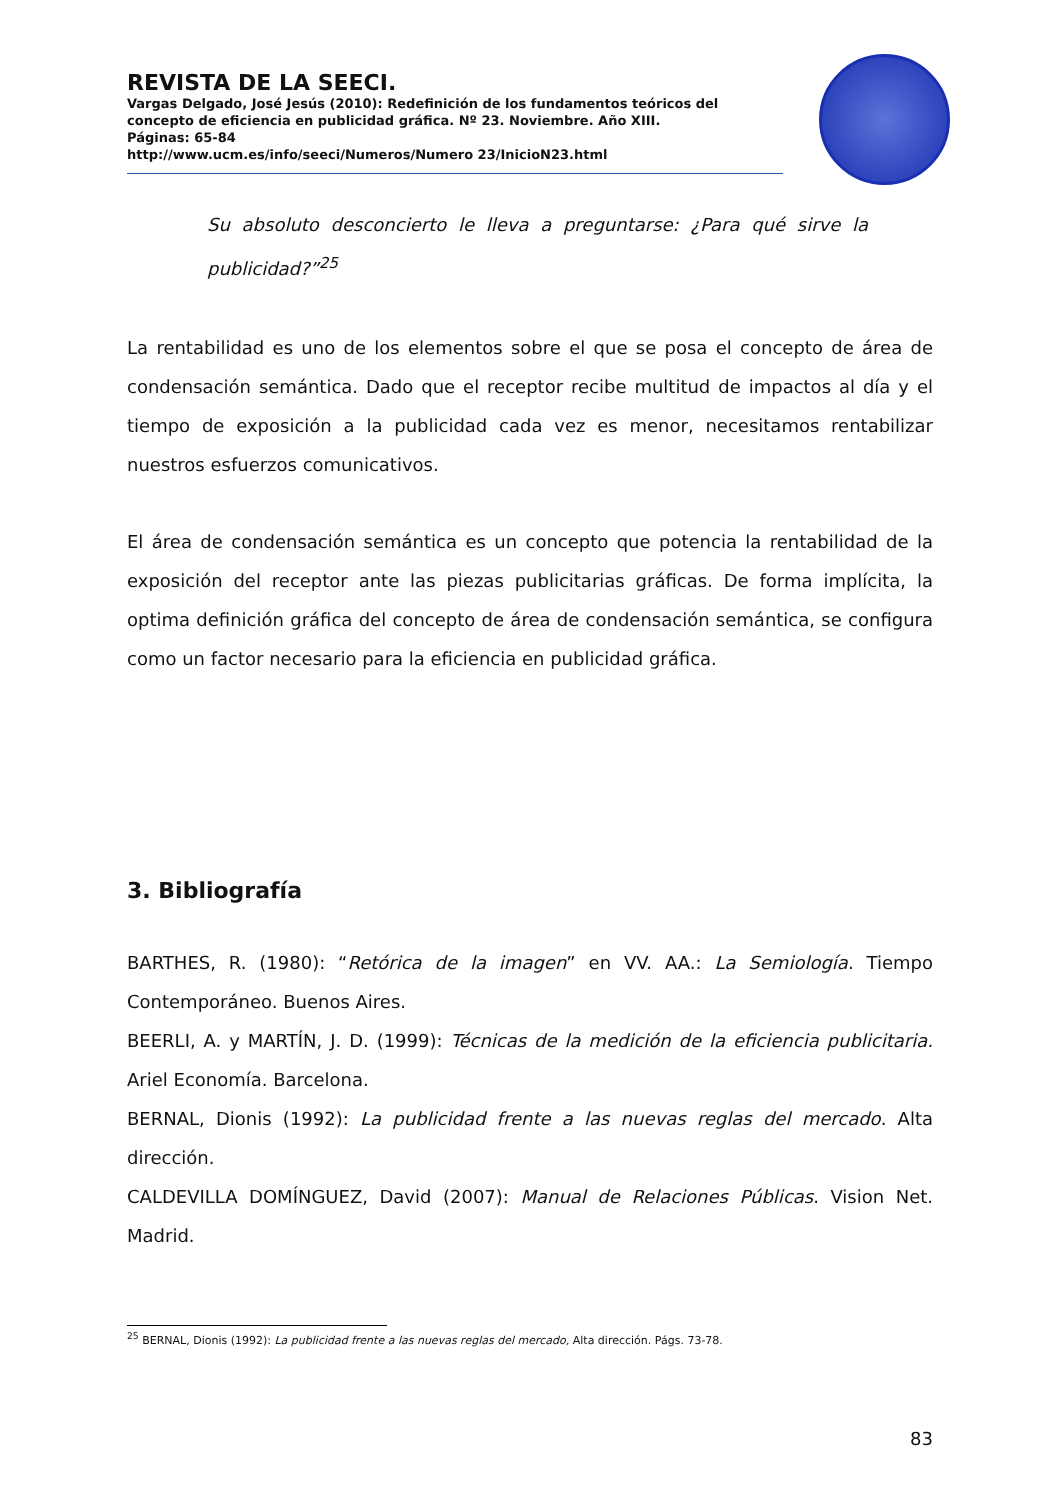REVISTA DE LA SEECI.
Vargas Delgado, José Jesús (2010): Redefinición de los fundamentos teóricos del concepto de eficiencia en publicidad gráfica. Nº 23. Noviembre. Año XIII.
Páginas: 65-84
http://www.ucm.es/info/seeci/Numeros/Numero 23/InicioN23.html
Su absoluto desconcierto le lleva a preguntarse: ¿Para qué sirve la publicidad?”<sup>25</sup>
La rentabilidad es uno de los elementos sobre el que se posa el concepto de área de condensación semántica. Dado que el receptor recibe multitud de impactos al día y el tiempo de exposición a la publicidad cada vez es menor, necesitamos rentabilizar nuestros esfuerzos comunicativos.
El área de condensación semántica es un concepto que potencia la rentabilidad de la exposición del receptor ante las piezas publicitarias gráficas. De forma implícita, la optima definición gráfica del concepto de área de condensación semántica, se configura como un factor necesario para la eficiencia en publicidad gráfica.
3. Bibliografía
BARTHES, R. (1980): “Retórica de la imagen” en VV. AA.: La Semiología. Tiempo Contemporáneo. Buenos Aires.
BEERLI, A. y MARTÍN, J. D. (1999): Técnicas de la medición de la eficiencia publicitaria. Ariel Economía. Barcelona.
BERNAL, Dionis (1992): La publicidad frente a las nuevas reglas del mercado. Alta dirección.
CALDEVILLA DOMÍNGUEZ, David (2007): Manual de Relaciones Públicas. Vision Net. Madrid.
<sup>25</sup> BERNAL, Dionis (1992): La publicidad frente a las nuevas reglas del mercado, Alta dirección. Págs. 73-78.
83